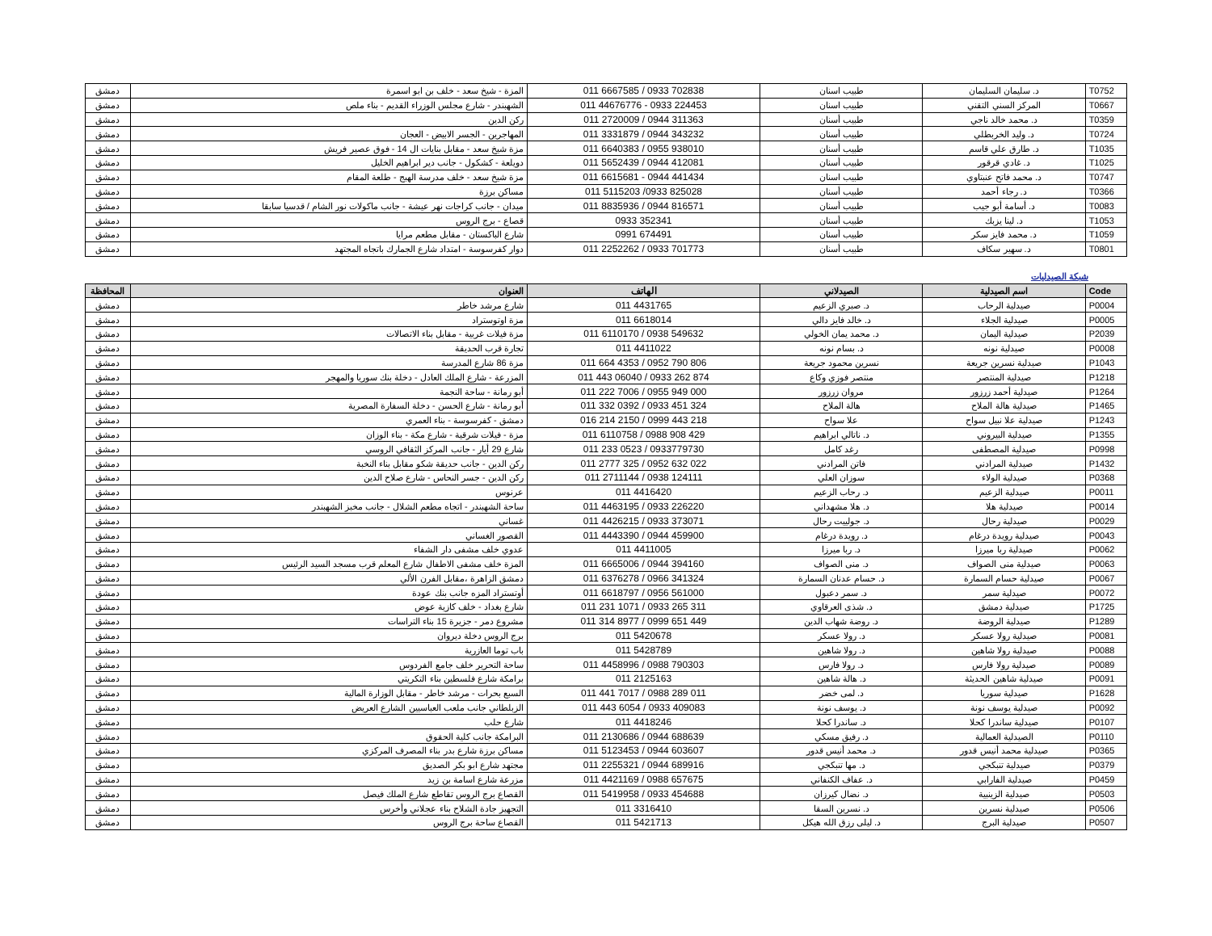| T0752 | د. سليمان السليمان | طبيب اسنان | 011 6667585 / 0933 702838 | المزة - شيخ سعد - خلف بن ابو اسمرة | دمشق |
| T0667 | المركز السني التقني | طبيب اسنان | 011 44676776 - 0933 224453 | الشهبندر - شارع مجلس الوزراء القديم - بناء ملص | دمشق |
| T0359 | د. محمد خالد ناجي | طبيب أسنان | 011 2720009 / 0944 311363 | ركن الدين | دمشق |
| T0724 | د. وليد الخربطلي | طبيب أسنان | 011 3331879 / 0944 343232 | المهاجرين - الجسر الابيض - العجان | دمشق |
| T1035 | د. طارق علي قاسم | طبيب أسنان | 011 6640383 / 0955 938010 | مزة شيخ سعد - مقابل بنايات ال 14 - فوق عصير فريش | دمشق |
| T1025 | د. غادي قرقور | طبيب أسنان | 011 5652439 / 0944 412081 | دويلعة - كشكول - جانب دير ابراهيم الخليل | دمشق |
| T0747 | د. محمد فاتح عنبتاوي | طبيب اسنان | 011 6615681 - 0944 441434 | مزة شيخ سعد - خلف مدرسة الهبج - طلعة المقام | دمشق |
| T0366 | د. رجاء أحمد | طبيب أسنان | 011 5115203 /0933 825028 | مساكن برزة | دمشق |
| T0083 | د. أسامة أبو جيب | طبيب أسنان | 011 8835936 / 0944 816571 | ميدان - جانب كراجات نهر عيشة - جانب ماكولات نور الشام / قدسيا سابقا | دمشق |
| T1053 | د. لينا يزبك | طبيب أسنان | 0933 352341 | قصاع - برج الروس | دمشق |
| T1059 | د. محمد فايز سكر | طبيب أسنان | 0991 674491 | شارع الباكستان - مقابل مطعم مرايا | دمشق |
| T0801 | د. سهير سكاف | طبيب أسنان | 011 2252262 / 0933 701773 | دوار كفرسوسة - امتداد شارع الجمارك باتجاه المجتهد | دمشق |
شبكة الصيدليات
| Code | اسم الصيدلية | الصيدلاني | الهاتف | العنوان | المحافظة |
| --- | --- | --- | --- | --- | --- |
| P0004 | صيدلية الرحاب | د. صبري الزعيم | 011 4431765 | شارع مرشد خاطر | دمشق |
| P0005 | صيدلية الجلاء | د. خالد فايز دالي | 011 6618014 | مزة اوتوستراد | دمشق |
| P2039 | صيدلية اليمان | د. محمد يمان الخولي | 011 6110170 / 0938 549632 | مزة فيلات غربية - مقابل بناء الاتصالات | دمشق |
| P0008 | صيدلية نونه | د. بسام نونه | 011 4411022 | تجارة قرب الحديقة | دمشق |
| P1043 | صيدلية نسرين جريعة | نسرين محمود جريعة | 011 664 4353 / 0952 790 806 | مزة 86 شارع المدرسة | دمشق |
| P1218 | صيدلية المنتصر | منتصر فوزي وكاع | 011 443 06040 / 0933 262 874 | المزرعة - شارع الملك العادل - دخلة بنك سوريا والمهجر | دمشق |
| P1264 | صيدلية أحمد زرزور | مروان زرزور | 011 222 7006 / 0955 949 000 | أبو رمانة - ساحة النجمة | دمشق |
| P1465 | صيدلية هالة الملاح | هالة الملاح | 011 332 0392 / 0933 451 324 | أبو رمانة - شارع الحسن - دخلة السفارة المصرية | دمشق |
| P1243 | صيدلية علا نبيل سواح | علا سواح | 016 214 2150 / 0999 443 218 | دمشق - كفرسوسة - بناء العمري | دمشق |
| P1355 | صيدلية البيروني | د. ناتالي ابراهيم | 011 6110758 / 0988 908 429 | مزة - فيلات شرقية - شارع مكة - بناء الوزان | دمشق |
| P0998 | صيدلية المصطفى | رغد كامل | 011 233 0523 / 0933779730 | شارع 29 أيار - جانب المركز الثقافي الروسي | دمشق |
| P1432 | صيدلية المرادني | فاتن المرادني | 011 2777 325 / 0952 632 022 | ركن الدين - جانب حديقة شكو مقابل بناء النخبة | دمشق |
| P0368 | صيدلية الولاء | سوزان العلي | 011 2711144 / 0938 124111 | ركن الدين - جسر النحاس - شارع صلاح الدين | دمشق |
| P0011 | صيدلية الزعيم | د. رحاب الزعيم | 011 4416420 | عرنوس | دمشق |
| P0014 | صيدلية هلا | د. هلا مشهداني | 011 4463195 / 0933 226220 | ساحة الشهبندر - اتجاه مطعم الشلال - جانب مخبز الشهبندر | دمشق |
| P0029 | صيدلية رحال | د. جولييت رحال | 011 4426215 / 0933 373071 | غساني | دمشق |
| P0043 | صيدلية رويدة درغام | د. رويدة درغام | 011 4443390 / 0944 459900 | القصور الغساني | دمشق |
| P0062 | صيدلية ربا ميرزا | د. ربا ميرزا | 011 4411005 | عدوي خلف مشفى دار الشفاء | دمشق |
| P0063 | صيدلية منى الصواف | د. منى الصواف | 011 6665006 / 0944 394160 | المزة خلف مشفى الاطفال شارع المعلم قرب مسجد السيد الرئيس | دمشق |
| P0067 | صيدلية حسام السمارة | د. حسام عدنان السمارة | 011 6376278 / 0966 341324 | دمشق الزاهرة ،مقابل الفرن الألي | دمشق |
| P0072 | صيدلية سمر | د. سمر دعبول | 011 6618797 / 0956 561000 | أوتستراد المزه جانب بنك عودة | دمشق |
| P1725 | صيدلية دمشق | د. شذى العرقاوي | 011 231 1071 / 0933 265 311 | شارع بغداد - خلف كازية عوض | دمشق |
| P1289 | صيدلية الروضة | د. روضة شهاب الدين | 011 314 8977 / 0999 651 449 | مشروع دمر - جزيرة 15 بناء التراسات | دمشق |
| P0081 | صيدلية رولا عسكر | د. رولا عسكر | 011 5420678 | برج الروس دخلة ديروان | دمشق |
| P0088 | صيدلية رولا شاهين | د. رولا شاهين | 011 5428789 | باب توما العازرية | دمشق |
| P0089 | صيدلية رولا فارس | د. رولا فارس | 011 4458996 / 0988 790303 | ساحة التحرير خلف جامع الفردوس | دمشق |
| P0091 | صيدلية شاهين الحديثة | د. هالة شاهين | 011 2125163 | برامكة شارع فلسطين بناء التكريتي | دمشق |
| P1628 | صيدلية سوريا | د. لمى خضر | 011 441 7017 / 0988 289 011 | السبع بحرات - مرشد خاطر - مقابل الوزارة المالية | دمشق |
| P0092 | صيدلية يوسف نونة | د. يوسف نونة | 011 443 6054 / 0933 409083 | الزبلطاني جانب ملعب العباسيين الشارع العريض | دمشق |
| P0107 | صيدلية ساندرا كحلا | د. ساندرا كحلا | 011 4418246 | شارع حلب | دمشق |
| P0110 | الصيدلية العمالية | د. رفيق مسكي | 011 2130686 / 0944 688639 | البرامكة جانب كلية الحقوق | دمشق |
| P0365 | صيدلية محمد أنيس قدور | د. محمد أنيس قدور | 011 5123453 / 0944 603607 | مساكن برزة شارع بدر بناء المصرف المركزي | دمشق |
| P0379 | صيدلية تنبكجي | د. مها تنبكجي | 011 2255321 / 0944 689916 | مجتهد شارع ابو بكر الصديق | دمشق |
| P0459 | صيدلية الفارابي | د. عفاف الكنفاني | 011 4421169 / 0988 657675 | مزرعة شارع اسامة بن زيد | دمشق |
| P0503 | صيدلية الزينبية | د. نضال كيرزان | 011 5419958 / 0933 454688 | القصاع برج الروس تقاطع شارع الملك فيصل | دمشق |
| P0506 | صيدلية نسرين | د. نسرين السقا | 011 3316410 | التجهيز جادة الشلاح بناء عجلاني وأخرس | دمشق |
| P0507 | صيدلية البرج | د. ليلى رزق الله هيكل | 011 5421713 | القصاع ساحة برج الروس | دمشق |